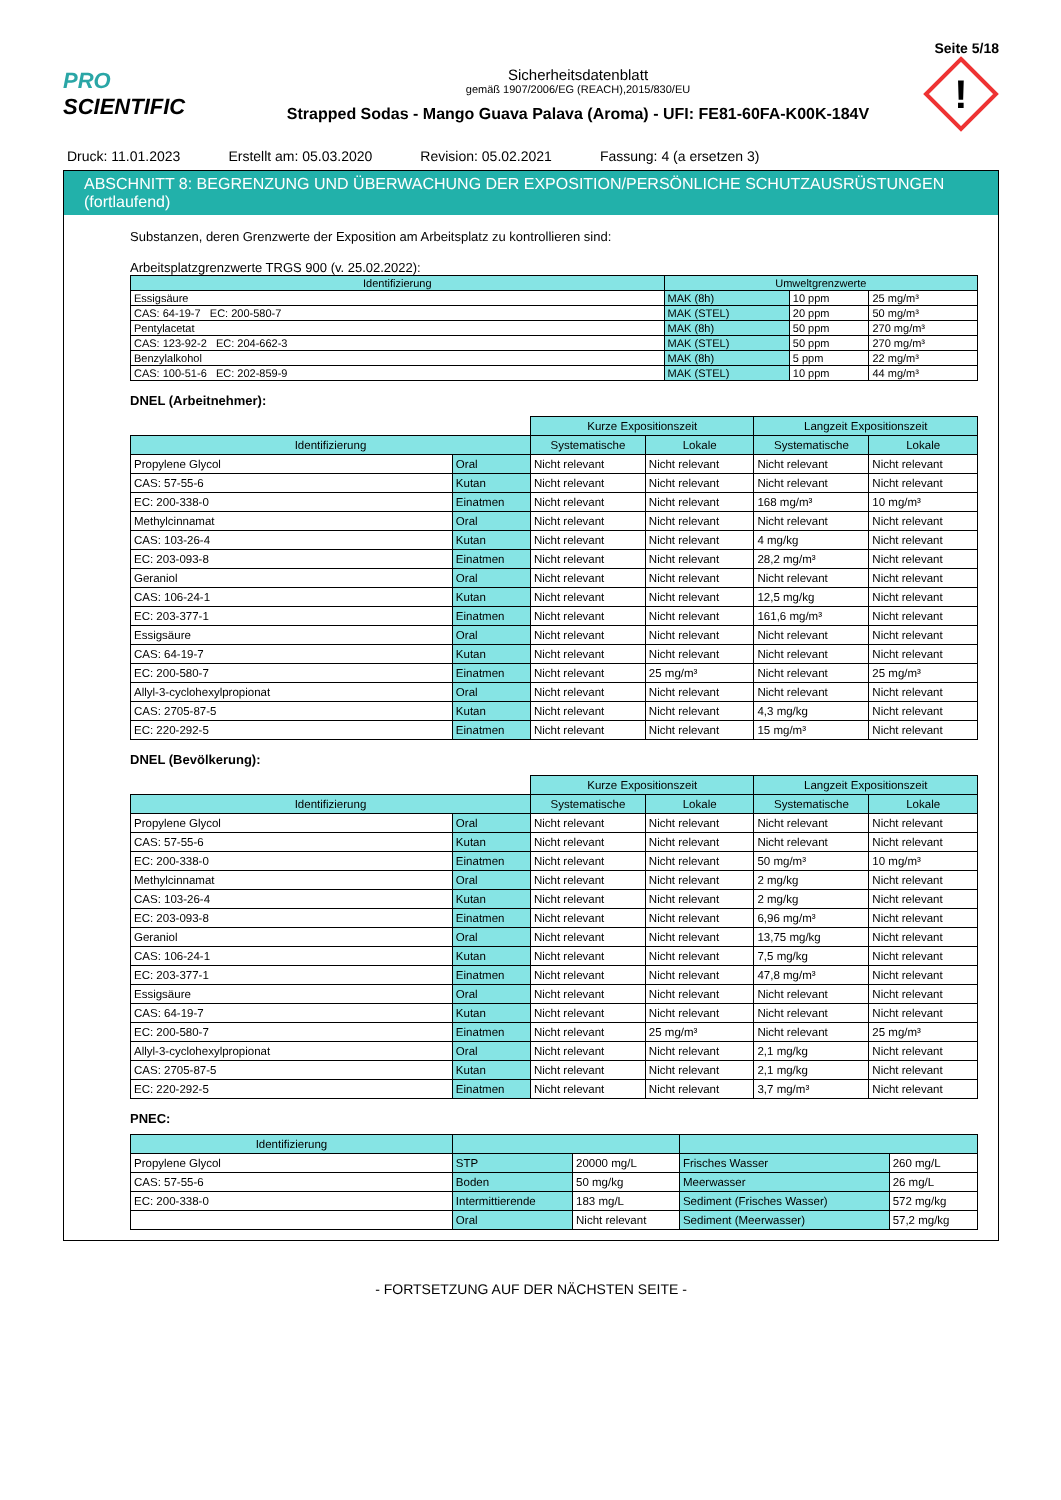Seite 5/18
PRO SCIENTIFIC
Sicherheitsdatenblatt
gemäß 1907/2006/EG (REACH),2015/830/EU
Strapped Sodas - Mango Guava Palava (Aroma) - UFI: FE81-60FA-K00K-184V
!
Druck: 11.01.2023 Erstellt am: 05.03.2020 Revision: 05.02.2021 Fassung: 4 (a ersetzen 3)
ABSCHNITT 8: BEGRENZUNG UND ÜBERWACHUNG DER EXPOSITION/PERSÖNLICHE SCHUTZAUSRÜSTUNGEN (fortlaufend)
Substanzen, deren Grenzwerte der Exposition am Arbeitsplatz zu kontrollieren sind:
Arbeitsplatzgrenzwerte TRGS 900 (v. 25.02.2022):
| Identifizierung | Umweltgrenzwerte | | |
| --- | --- | --- | --- |
| Essigsäure | MAK (8h) | 10 ppm | 25 mg/m³ |
| CAS: 64-19-7 EC: 200-580-7 | MAK (STEL) | 20 ppm | 50 mg/m³ |
| Pentylacetat | MAK (8h) | 50 ppm | 270 mg/m³ |
| CAS: 123-92-2 EC: 204-662-3 | MAK (STEL) | 50 ppm | 270 mg/m³ |
| Benzylalkohol | MAK (8h) | 5 ppm | 22 mg/m³ |
| CAS: 100-51-6 EC: 202-859-9 | MAK (STEL) | 10 ppm | 44 mg/m³ |
DNEL (Arbeitnehmer):
| | | Kurze Expositionszeit | | Langzeit Expositionszeit | |
| Identifizierung | | Systematische | Lokale | Systematische | Lokale |
| Propylene Glycol | Oral | Nicht relevant | Nicht relevant | Nicht relevant | Nicht relevant |
| CAS: 57-55-6 | Kutan | Nicht relevant | Nicht relevant | Nicht relevant | Nicht relevant |
| EC: 200-338-0 | Einatmen | Nicht relevant | Nicht relevant | 168 mg/m³ | 10 mg/m³ |
| Methylcinnamat | Oral | Nicht relevant | Nicht relevant | Nicht relevant | Nicht relevant |
| CAS: 103-26-4 | Kutan | Nicht relevant | Nicht relevant | 4 mg/kg | Nicht relevant |
| EC: 203-093-8 | Einatmen | Nicht relevant | Nicht relevant | 28,2 mg/m³ | Nicht relevant |
| Geraniol | Oral | Nicht relevant | Nicht relevant | Nicht relevant | Nicht relevant |
| CAS: 106-24-1 | Kutan | Nicht relevant | Nicht relevant | 12,5 mg/kg | Nicht relevant |
| EC: 203-377-1 | Einatmen | Nicht relevant | Nicht relevant | 161,6 mg/m³ | Nicht relevant |
| Essigsäure | Oral | Nicht relevant | Nicht relevant | Nicht relevant | Nicht relevant |
| CAS: 64-19-7 | Kutan | Nicht relevant | Nicht relevant | Nicht relevant | Nicht relevant |
| EC: 200-580-7 | Einatmen | Nicht relevant | 25 mg/m³ | Nicht relevant | 25 mg/m³ |
| Allyl-3-cyclohexylpropionat | Oral | Nicht relevant | Nicht relevant | Nicht relevant | Nicht relevant |
| CAS: 2705-87-5 | Kutan | Nicht relevant | Nicht relevant | 4,3 mg/kg | Nicht relevant |
| EC: 220-292-5 | Einatmen | Nicht relevant | Nicht relevant | 15 mg/m³ | Nicht relevant |
DNEL (Bevölkerung):
| | | Kurze Expositionszeit | | Langzeit Expositionszeit | |
| Identifizierung | | Systematische | Lokale | Systematische | Lokale |
| Propylene Glycol | Oral | Nicht relevant | Nicht relevant | Nicht relevant | Nicht relevant |
| CAS: 57-55-6 | Kutan | Nicht relevant | Nicht relevant | Nicht relevant | Nicht relevant |
| EC: 200-338-0 | Einatmen | Nicht relevant | Nicht relevant | 50 mg/m³ | 10 mg/m³ |
| Methylcinnamat | Oral | Nicht relevant | Nicht relevant | 2 mg/kg | Nicht relevant |
| CAS: 103-26-4 | Kutan | Nicht relevant | Nicht relevant | 2 mg/kg | Nicht relevant |
| EC: 203-093-8 | Einatmen | Nicht relevant | Nicht relevant | 6,96 mg/m³ | Nicht relevant |
| Geraniol | Oral | Nicht relevant | Nicht relevant | 13,75 mg/kg | Nicht relevant |
| CAS: 106-24-1 | Kutan | Nicht relevant | Nicht relevant | 7,5 mg/kg | Nicht relevant |
| EC: 203-377-1 | Einatmen | Nicht relevant | Nicht relevant | 47,8 mg/m³ | Nicht relevant |
| Essigsäure | Oral | Nicht relevant | Nicht relevant | Nicht relevant | Nicht relevant |
| CAS: 64-19-7 | Kutan | Nicht relevant | Nicht relevant | Nicht relevant | Nicht relevant |
| EC: 200-580-7 | Einatmen | Nicht relevant | 25 mg/m³ | Nicht relevant | 25 mg/m³ |
| Allyl-3-cyclohexylpropionat | Oral | Nicht relevant | Nicht relevant | 2,1 mg/kg | Nicht relevant |
| CAS: 2705-87-5 | Kutan | Nicht relevant | Nicht relevant | 2,1 mg/kg | Nicht relevant |
| EC: 220-292-5 | Einatmen | Nicht relevant | Nicht relevant | 3,7 mg/m³ | Nicht relevant |
PNEC:
| Identifizierung | | | | |
| --- | --- | --- | --- | --- |
| Propylene Glycol | STP | 20000 mg/L | Frisches Wasser | 260 mg/L |
| CAS: 57-55-6 | Boden | 50 mg/kg | Meerwasser | 26 mg/L |
| EC: 200-338-0 | Intermittierende | 183 mg/L | Sediment (Frisches Wasser) | 572 mg/kg |
| | Oral | Nicht relevant | Sediment (Meerwasser) | 57,2 mg/kg |
- FORTSETZUNG AUF DER NÄCHSTEN SEITE -